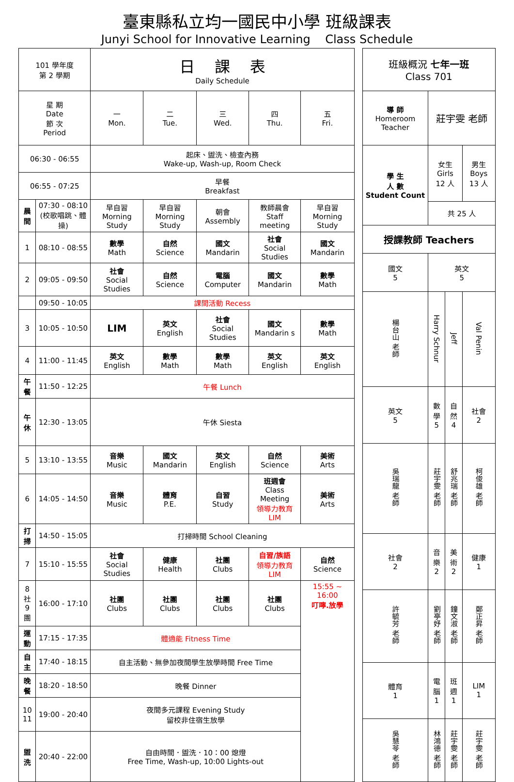臺東縣私立均一國民中小學 班級課表
Junyi School for Innovative Learning Class Schedule
| 101 學年度 第 2 學期 | | 日 課 表 Daily Schedule | | | | |
| 星 期 Date 節 次 Period | | 一 Mon. | 二 Tue. | 三 Wed. | 四 Thu. | 五 Fri. |
| 06:30 - 06:55 | | 起床、盥洗、檢查內務 Wake-up, Wash-up, Room Check | | | | |
| 06:55 - 07:25 | | 早餐 Breakfast | | | | |
| 晨間 | 07:30 - 08:10 (校歌唱跳、體操) | 早自習 Morning Study | 早自習 Morning Study | 朝會 Assembly | 教師晨會 Staff meeting | 早自習 Morning Study |
| 1 | 08:10 - 08:55 | 數學 Math | 自然 Science | 國文 Mandarin | 社會 Social Studies | 國文 Mandarin |
| 2 | 09:05 - 09:50 | 社會 Social Studies | 自然 Science | 電腦 Computer | 國文 Mandarin | 數學 Math |
| | 09:50 - 10:05 | 課間活動 Recess | | | | |
| 3 | 10:05 - 10:50 | LIM | 英文 English | 社會 Social Studies | 國文 Mandarin s | 數學 Math |
| 4 | 11:00 - 11:45 | 英文 English | 數學 Math | 數學 Math | 英文 English | 英文 English |
| 午餐 | 11:50 - 12:25 | 午餐 Lunch | | | | |
| 午休 | 12:30 - 13:05 | 午休 Siesta | | | | |
| 5 | 13:10 - 13:55 | 音樂 Music | 國文 Mandarin | 英文 English | 自然 Science | 美術 Arts |
| 6 | 14:05 - 14:50 | 音樂 Music | 體育 P.E. | 自習 Study | 班週會 Class Meeting 領導力教育 LIM | 美術 Arts |
| 打掃 | 14:50 - 15:05 | 打掃時間 School Cleaning | | | | |
| 7 | 15:10 - 15:55 | 社會 Social Studies | 健康 Health | 社團 Clubs | 自習/族語 領導力教育 LIM | 自然 Science |
| 8 社 9 團 | 16:00 - 17:10 | 社團 Clubs | 社團 Clubs | 社團 Clubs | 社團 Clubs | 15:55 ~ 16:00 叮嚀.放學 |
| 運動 | 17:15 - 17:35 | 體適能 Fitness Time | | | | |
| 自主 | 17:40 - 18:15 | 自主活動、無參加夜間學生放學時間 Free Time | | | | |
| 晚餐 | 18:20 - 18:50 | 晚餐 Dinner | | | | |
| 10 11 | 19:00 - 20:40 | 夜間多元課程 Evening Study 留校非住宿生放學 | | | | |
| 盥洗 | 20:40 - 22:00 | 自由時間．盥洗．10：00 熄燈 Free Time, Wash-up, 10:00 Lights-out | | | | |
| 班級概況 七年一班 Class 701 | | | |
| 導 師 Homeroom Teacher | 莊宇雯 老師 | | |
| 學 生 人 數 Student Count | 女生 Girls 12 人 | | 男生 Boys 13 人 |
| | 共 25 人 | | |
| 授課教師 Teachers | | | |
| 國文 5 | 英文 5 | | |
| 楊台山 老師 | Harry Schnur | Jeff | Val Penin |
| 英文 5 | 數學 5 | 自然 4 | 社會 2 |
| 吳瑞龍 老師 | 莊宇雯 老師 | 舒兆瑞 老師 | 柯俊雄 老師 |
| 社會 2 | 音樂 2 | 美術 2 | 健康 1 |
| 許毓芳 老師 | 劉亭妤 老師 | 鐘文淑 老師 | 鄭正昇 老師 |
| 體育 1 | 電腦 1 | 班週 1 | LIM 1 |
| 吳慧苓 老師 | 林鴻德 老師 | 莊宇雯 老師 | 莊宇雯 老師 |